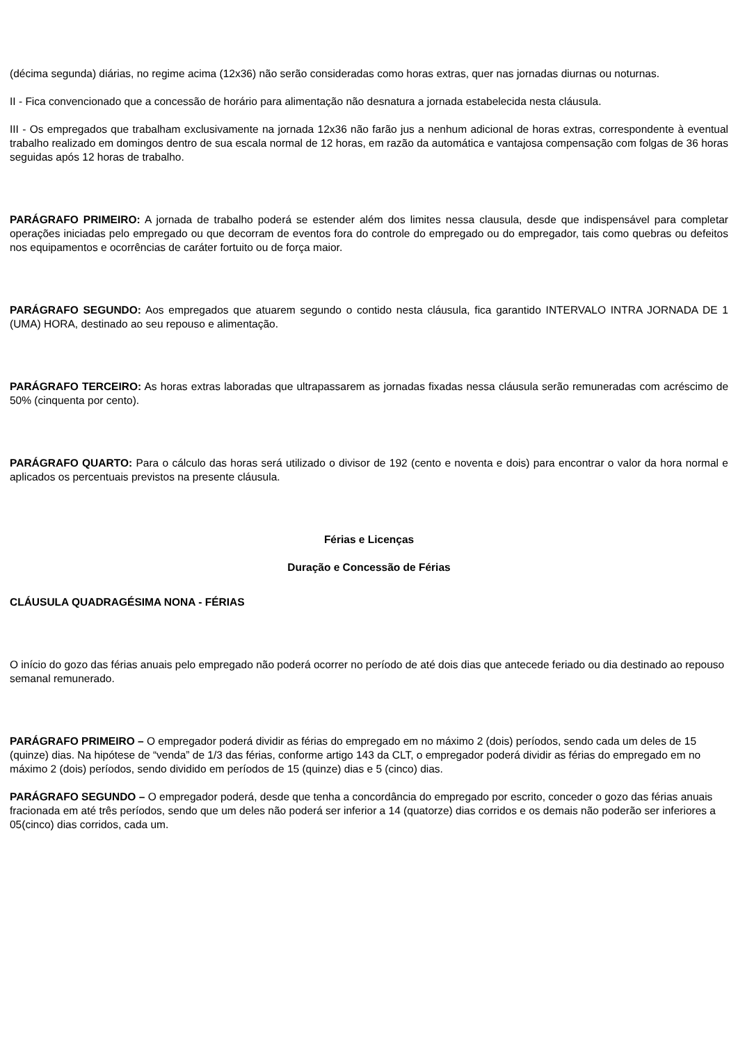(décima segunda) diárias, no regime acima (12x36) não serão consideradas como horas extras, quer nas jornadas diurnas ou noturnas.
II - Fica convencionado que a concessão de horário para alimentação não desnatura a jornada estabelecida nesta cláusula.
III - Os empregados que trabalham exclusivamente na jornada 12x36 não farão jus a nenhum adicional de horas extras, correspondente à eventual trabalho realizado em domingos dentro de sua escala normal de 12 horas, em razão da automática e vantajosa compensação com folgas de 36 horas seguidas após 12 horas de trabalho.
PARÁGRAFO PRIMEIRO: A jornada de trabalho poderá se estender além dos limites nessa clausula, desde que indispensável para completar operações iniciadas pelo empregado ou que decorram de eventos fora do controle do empregado ou do empregador, tais como quebras ou defeitos nos equipamentos e ocorrências de caráter fortuito ou de força maior.
PARÁGRAFO SEGUNDO: Aos empregados que atuarem segundo o contido nesta cláusula, fica garantido INTERVALO INTRA JORNADA DE 1 (UMA) HORA, destinado ao seu repouso e alimentação.
PARÁGRAFO TERCEIRO: As horas extras laboradas que ultrapassarem as jornadas fixadas nessa cláusula serão remuneradas com acréscimo de 50% (cinquenta por cento).
PARÁGRAFO QUARTO: Para o cálculo das horas será utilizado o divisor de 192 (cento e noventa e dois) para encontrar o valor da hora normal e aplicados os percentuais previstos na presente cláusula.
Férias e Licenças
Duração e Concessão de Férias
CLÁUSULA QUADRAGÉSIMA NONA - FÉRIAS
O início do gozo das férias anuais pelo empregado não poderá ocorrer no período de até dois dias que antecede feriado ou dia destinado ao repouso semanal remunerado.
PARÁGRAFO PRIMEIRO – O empregador poderá dividir as férias do empregado em no máximo 2 (dois) períodos, sendo cada um deles de 15 (quinze) dias. Na hipótese de “venda” de 1/3 das férias, conforme artigo 143 da CLT, o empregador poderá dividir as férias do empregado em no máximo 2 (dois) períodos, sendo dividido em períodos de 15 (quinze) dias e 5 (cinco) dias.
PARÁGRAFO SEGUNDO – O empregador poderá, desde que tenha a concordância do empregado por escrito, conceder o gozo das férias anuais fracionada em até três períodos, sendo que um deles não poderá ser inferior a 14 (quatorze) dias corridos e os demais não poderão ser inferiores a 05(cinco) dias corridos, cada um.